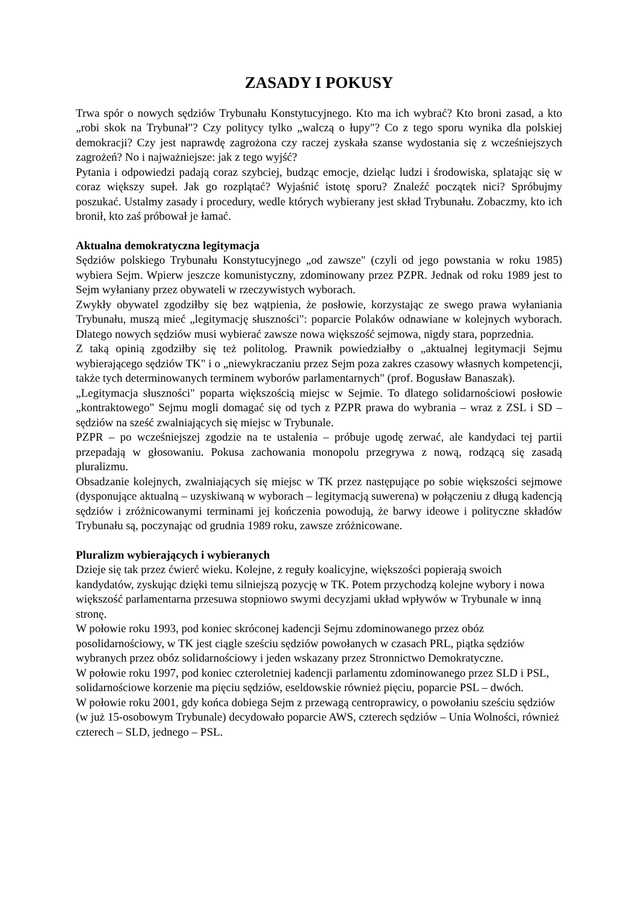ZASADY I POKUSY
Trwa spór o nowych sędziów Trybunału Konstytucyjnego. Kto ma ich wybrać? Kto broni zasad, a kto „robi skok na Trybunał"? Czy politycy tylko „walczą o łupy"? Co z tego sporu wynika dla polskiej demokracji? Czy jest naprawdę zagrożona czy raczej zyskała szanse wydostania się z wcześniejszych zagrożeń? No i najważniejsze: jak z tego wyjść?
Pytania i odpowiedzi padają coraz szybciej, budząc emocje, dzieląc ludzi i środowiska, splatając się w coraz większy supeł. Jak go rozplątać? Wyjaśnić istotę sporu? Znaleźć początek nici? Spróbujmy poszukać. Ustalmy zasady i procedury, wedle których wybierany jest skład Trybunału. Zobaczmy, kto ich bronił, kto zaś próbował je łamać.
Aktualna demokratyczna legitymacja
Sędziów polskiego Trybunału Konstytucyjnego „od zawsze" (czyli od jego powstania w roku 1985) wybiera Sejm. Wpierw jeszcze komunistyczny, zdominowany przez PZPR. Jednak od roku 1989 jest to Sejm wyłaniany przez obywateli w rzeczywistych wyborach.
Zwykły obywatel zgodziłby się bez wątpienia, że posłowie, korzystając ze swego prawa wyłaniania Trybunału, muszą mieć „legitymację słuszności": poparcie Polaków odnawiane w kolejnych wyborach. Dlatego nowych sędziów musi wybierać zawsze nowa większość sejmowa, nigdy stara, poprzednia.
Z taką opinią zgodziłby się też politolog. Prawnik powiedziałby o „aktualnej legitymacji Sejmu wybierającego sędziów TK" i o „niewykraczaniu przez Sejm poza zakres czasowy własnych kompetencji, także tych determinowanych terminem wyborów parlamentarnych" (prof. Bogusław Banaszak).
„Legitymacja słuszności" poparta większością miejsc w Sejmie. To dlatego solidarnościowi posłowie „kontraktowego" Sejmu mogli domagać się od tych z PZPR prawa do wybrania – wraz z ZSL i SD – sędziów na sześć zwalniających się miejsc w Trybunale.
PZPR – po wcześniejszej zgodzie na te ustalenia – próbuje ugodę zerwać, ale kandydaci tej partii przepadają w głosowaniu. Pokusa zachowania monopolu przegrywa z nową, rodzącą się zasadą pluralizmu.
Obsadzanie kolejnych, zwalniających się miejsc w TK przez następujące po sobie większości sejmowe (dysponujące aktualną – uzyskiwaną w wyborach – legitymacją suwerena) w połączeniu z długą kadencją sędziów i zróżnicowanymi terminami jej kończenia powodują, że barwy ideowe i polityczne składów Trybunału są, poczynając od grudnia 1989 roku, zawsze zróżnicowane.
Pluralizm wybierających i wybieranych
Dzieje się tak przez ćwierć wieku. Kolejne, z reguły koalicyjne, większości popierają swoich kandydatów, zyskując dzięki temu silniejszą pozycję w TK. Potem przychodzą kolejne wybory i nowa większość parlamentarna przesuwa stopniowo swymi decyzjami układ wpływów w Trybunale w inną stronę.
W połowie roku 1993, pod koniec skróconej kadencji Sejmu zdominowanego przez obóz posolidarnościowy, w TK jest ciągle sześciu sędziów powołanych w czasach PRL, piątka sędziów wybranych przez obóz solidarnościowy i jeden wskazany przez Stronnictwo Demokratyczne.
W połowie roku 1997, pod koniec czteroletniej kadencji parlamentu zdominowanego przez SLD i PSL, solidarnościowe korzenie ma pięciu sędziów, eseldowskie również pięciu, poparcie PSL – dwóch.
W połowie roku 2001, gdy końca dobiega Sejm z przewagą centroprawicy, o powołaniu sześciu sędziów (w już 15-osobowym Trybunale) decydowało poparcie AWS, czterech sędziów – Unia Wolności, również czterech – SLD, jednego – PSL.